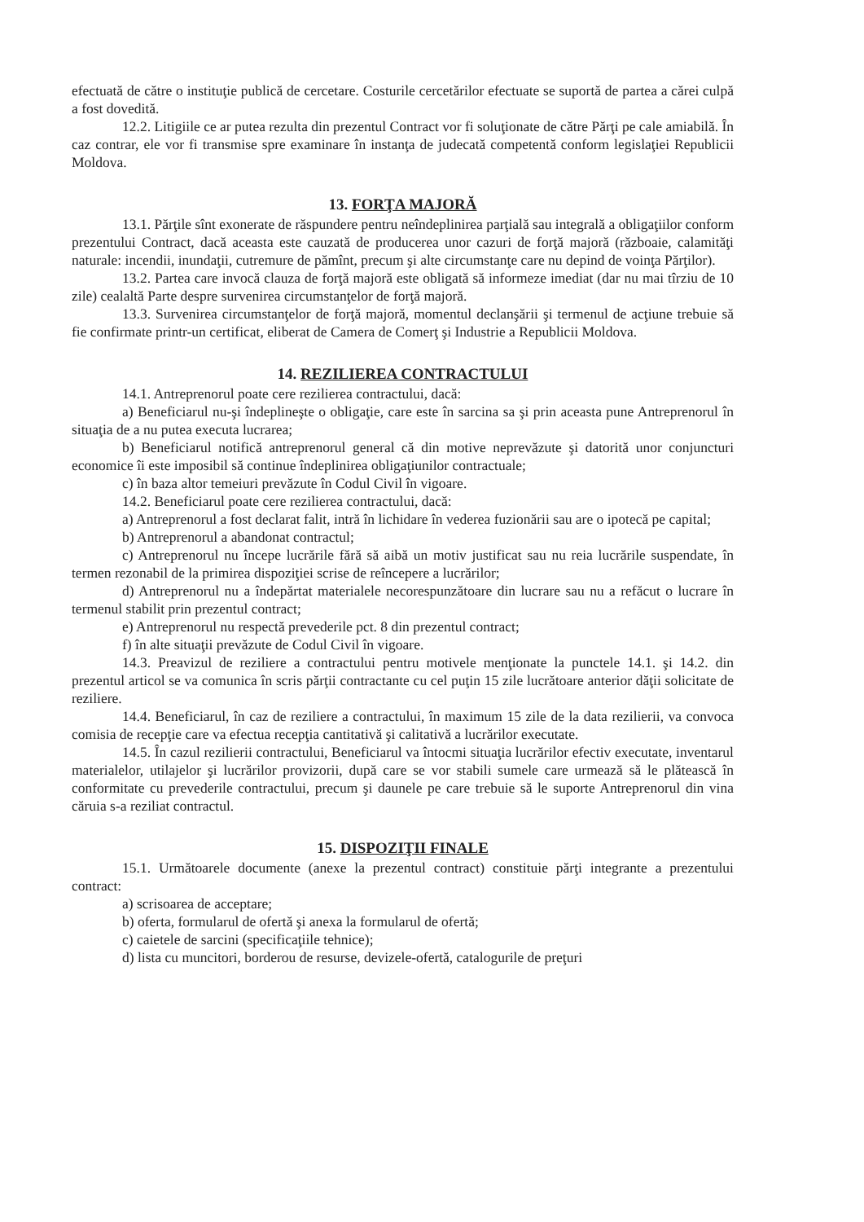efectuată de către o instituţie publică de cercetare. Costurile cercetărilor efectuate se suportă de partea a cărei culpă a fost dovedită.
12.2. Litigiile ce ar putea rezulta din prezentul Contract vor fi soluţionate de către Părţi pe cale amiabilă. În caz contrar, ele vor fi transmise spre examinare în instanţa de judecată competentă conform legislaţiei Republicii Moldova.
13. FORŢA MAJORĂ
13.1. Părţile sînt exonerate de răspundere pentru neîndeplinirea parţială sau integrală a obligaţiilor conform prezentului Contract, dacă aceasta este cauzată de producerea unor cazuri de forţă majoră (războaie, calamităţi naturale: incendii, inundaţii, cutremure de pămînt, precum şi alte circumstanţe care nu depind de voinţa Părţilor).
13.2. Partea care invocă clauza de forţă majoră este obligată să informeze imediat (dar nu mai tîrziu de 10 zile) cealaltă Parte despre survenirea circumstanţelor de forţă majoră.
13.3. Survenirea circumstanţelor de forţă majoră, momentul declanşării şi termenul de acţiune trebuie să fie confirmate printr-un certificat, eliberat de Camera de Comerţ şi Industrie a Republicii Moldova.
14. REZILIEREA CONTRACTULUI
14.1. Antreprenorul poate cere rezilierea contractului, dacă:
a) Beneficiarul nu-şi îndeplineşte o obligaţie, care este în sarcina sa şi prin aceasta pune Antreprenorul în situaţia de a nu putea executa lucrarea;
b) Beneficiarul notifică antreprenorul general că din motive neprevăzute şi datorită unor conjuncturi economice îi este imposibil să continue îndeplinirea obligaţiunilor contractuale;
c) în baza altor temeiuri prevăzute în Codul Civil în vigoare.
14.2. Beneficiarul poate cere rezilierea contractului, dacă:
a) Antreprenorul a fost declarat falit, intră în lichidare în vederea fuzionării sau are o ipotecă pe capital;
b) Antreprenorul a abandonat contractul;
c) Antreprenorul nu începe lucrările fără să aibă un motiv justificat sau nu reia lucrările suspendate, în termen rezonabil de la primirea dispoziţiei scrise de reîncepere a lucrărilor;
d) Antreprenorul nu a îndepărtat materialele necorespunzătoare din lucrare sau nu a refăcut o lucrare în termenul stabilit prin prezentul contract;
e) Antreprenorul nu respectă prevederile pct. 8 din prezentul contract;
f) în alte situaţii prevăzute de Codul Civil în vigoare.
14.3. Preavizul de reziliere a contractului pentru motivele menţionate la punctele 14.1. şi 14.2. din prezentul articol se va comunica în scris părţii contractante cu cel puţin 15 zile lucrătoare anterior dăţii solicitate de reziliere.
14.4. Beneficiarul, în caz de reziliere a contractului, în maximum 15 zile de la data rezilierii, va convoca comisia de recepţie care va efectua recepţia cantitativă şi calitativă a lucrărilor executate.
14.5. În cazul rezilierii contractului, Beneficiarul va întocmi situaţia lucrărilor efectiv executate, inventarul materialelor, utilajelor şi lucrărilor provizorii, după care se vor stabili sumele care urmează să le plătească în conformitate cu prevederile contractului, precum şi daunele pe care trebuie să le suporte Antreprenorul din vina căruia s-a reziliat contractul.
15. DISPOZIŢII FINALE
15.1. Următoarele documente (anexe la prezentul contract) constituie părţi integrante a prezentului contract:
a) scrisoarea de acceptare;
b) oferta, formularul de ofertă şi anexa la formularul de ofertă;
c) caietele de sarcini (specificaţiile tehnice);
d) lista cu muncitori, borderou de resurse, devizele-ofertă, catalogurile de preţuri